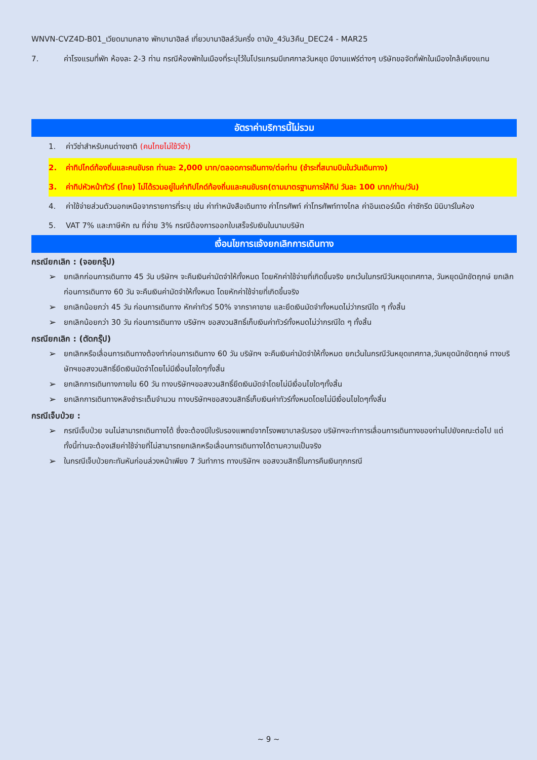WNVN-CVZ4D-B01_เวียดนามกลาง พักบานาฮิลล์ เที่ยวบานาฮิลล์วันครึ่ง ดานัง_4วัน3คืน_DEC24 - MAR25
7. ค่าโรงแรมที่พัก ห้องละ 2-3 ท่าน กรณีห้องพักในเมืองที่ระบุไว้ในโปรแกรมมีเทศกาลวันหยุด มีงานแฟร์ต่างๆ บริษัทขอจัดที่พักในเมืองใกล้เคียงแทน
อัตราค่าบริการนี้ไม่รวม
1. ค่าวีซ่าสำหรับคนต่างชาติ (คนไทยไม่ใช้วีซ่า)
2. ค่าทิปไกด์ท้องถิ่นและคนขับรถ ท่านละ 2,000 บาท/ตลอดการเดินทาง/ต่อท่าน (ชำระที่สนามบินในวันเดินทาง)
3. ค่าทิปหัวหน้าทัวร์ (ไทย) ไม่ได้รวมอยู่ในค่าทิปไกด์ท้องถิ่นและคนขับรถ(ตามมาตรฐานการให้ทิป วันละ 100 บาท/ท่าน/วัน)
4. ค่าใช้จ่ายส่วนตัวนอกเหนือจากรายการที่ระบุ เช่น ค่าทำหนังสือเดินทาง ค่าโทรศัพท์ ค่าโทรศัพท์ทางไกล ค่าอินเตอร์เน็ต ค่าซักรีด มินิบาร์ในห้อง
5. VAT 7% และภาษีหัก ณ ที่จ่าย 3% กรณีต้องการออกใบเสร็จรับเงินในนามบริษัท
เงื่อนไขการแจ้งยกเลิกการเดินทาง
กรณียกเลิก : (จอยกรุ๊ป)
➢ ยกเลิกก่อนการเดินทาง 45 วัน บริษัทฯ จะคืนเงินค่ามัดจำให้ทั้งหมด โดยหักค่าใช้จ่ายที่เกิดขึ้นจริง ยกเว้นในกรณีวันหยุดเทศกาล, วันหยุดนักขัตฤกษ์ ยกเลิกก่อนการเดินทาง 60 วัน จะคืนเงินค่ามัดจำให้ทั้งหมด โดยหักค่าใช้จ่ายที่เกิดขึ้นจริง
➢ ยกเลิกน้อยกว่า 45 วัน ก่อนการเดินทาง หักค่าทัวร์ 50% จากราคาขาย และยึดเงินมัดจำทั้งหมดไม่ว่ากรณีใด ๆ ทั้งสิ้น
➢ ยกเลิกน้อยกว่า 30 วัน ก่อนการเดินทาง บริษัทฯ ขอสงวนสิทธิ์เก็บเงินค่าทัวร์ทั้งหมดไม่ว่ากรณีใด ๆ ทั้งสิ้น
กรณียกเลิก : (ตัดกรุ๊ป)
➢ ยกเลิกหรือเลื่อนการเดินทางต้องทำก่อนการเดินทาง 60 วัน บริษัทฯ จะคืนเงินค่ามัดจำให้ทั้งหมด ยกเว้นในกรณีวันหยุดเทศกาล,วันหยุดนักขัตฤกษ์ ทางบริษัทฯขอสงวนสิทธิ์ยึดเงินมัดจำโดยไม่มีเงื่อนไขใดๆทั้งสิ้น
➢ ยกเลิกการเดินทางภายใน 60 วัน ทางบริษัทฯขอสงวนสิทธิ์ยึดเงินมัดจำโดยไม่มีเงื่อนไขใดๆทั้งสิ้น
➢ ยกเลิกการเดินทางหลังชำระเต็มจำนวน ทางบริษัทฯขอสงวนสิทธิ์เก็บเงินค่าทัวร์ทั้งหมดโดยไม่มีเงื่อนไขใดๆทั้งสิ้น
กรณีเจ็บป่วย :
➢ กรณีเจ็บป่วย จนไม่สามารถเดินทางได้ ซึ่งจะต้องมีใบรับรองแพทย์จากโรงพยาบาลรับรอง บริษัทฯจะทำการเลื่อนการเดินทางของท่านไปยังคณะต่อไป แต่ทั้งนี้ท่านจะต้องเสียค่าใช้จ่ายที่ไม่สามารถยกเลิกหรือเลื่อนการเดินทางได้ตามความเป็นจริง
➢ ในกรณีเจ็บป่วยกะทันหันก่อนล่วงหน้าเพียง 7 วันทำการ ทางบริษัทฯ ขอสงวนสิทธิ์ในการคืนเงินทุกกรณี
~ 9 ~